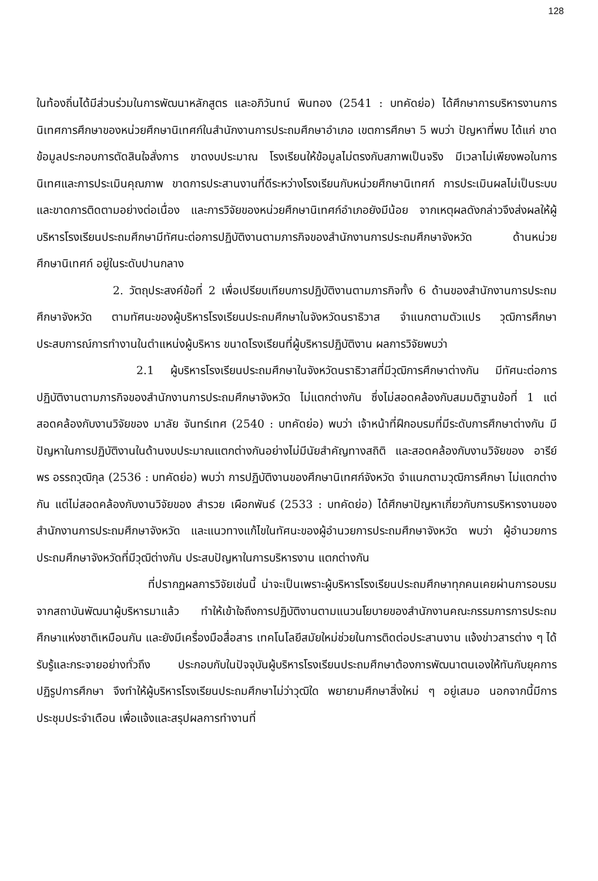128
ในท้องถิ่นได้มีส่วนร่วมในการพัฒนาหลักสูตร และอภิวันทน์ พินทอง (2541 : บทคัดย่อ) ได้ศึกษาการบริหารงานการนิเทศการศึกษาของหน่วยศึกษานิเทศก์ในสำนักงานการประถมศึกษาอำเภอ เขตการศึกษา 5 พบว่า ปัญหาที่พบ ได้แก่ ขาดข้อมูลประกอบการตัดสินใจสั่งการ ขาดงบประมาณ โรงเรียนให้ข้อมูลไม่ตรงกับสภาพเป็นจริง มีเวลาไม่เพียงพอในการนิเทศและการประเมินคุณภาพ ขาดการประสานงานที่ดีระหว่างโรงเรียนกับหน่วยศึกษานิเทศก์ การประเมินผลไม่เป็นระบบและขาดการติดตามอย่างต่อเนื่อง และการวิจัยของหน่วยศึกษานิเทศก์อำเภอยังมีน้อย จากเหตุผลดังกล่าวจึงส่งผลให้ผู้บริหารโรงเรียนประถมศึกษามีทัศนะต่อการปฏิบัติงานตามภารกิจของสำนักงานการประถมศึกษาจังหวัด ด้านหน่วยศึกษานิเทศก์ อยู่ในระดับปานกลาง
2. วัตถุประสงค์ข้อที่ 2 เพื่อเปรียบเทียบการปฏิบัติงานตามภารกิจทั้ง 6 ด้านของสำนักงานการประถมศึกษาจังหวัด ตามทัศนะของผู้บริหารโรงเรียนประถมศึกษาในจังหวัดนราธิวาส จำแนกตามตัวแปร วุฒิการศึกษา ประสบการณ์การทำงานในตำแหน่งผู้บริหาร ขนาดโรงเรียนที่ผู้บริหารปฏิบัติงาน ผลการวิจัยพบว่า
2.1 ผู้บริหารโรงเรียนประถมศึกษาในจังหวัดนราธิวาสที่มีวุฒิการศึกษาต่างกัน มีทัศนะต่อการปฏิบัติงานตามภารกิจของสำนักงานการประถมศึกษาจังหวัด ไม่แตกต่างกัน ซึ่งไม่สอดคล้องกับสมมติฐานข้อที่ 1 แต่สอดคล้องกับงานวิจัยของ มาลัย จันทร์เทศ (2540 : บทคัดย่อ) พบว่า เจ้าหน้าที่ฝึกอบรมที่มีระดับการศึกษาต่างกัน มีปัญหาในการปฏิบัติงานในด้านงบประมาณแตกต่างกันอย่างไม่มีนัยสำคัญทางสถิติ และสอดคล้องกับงานวิจัยของ อารีย์พร อรรถวุฒิกุล (2536 : บทคัดย่อ) พบว่า การปฏิบัติงานของศึกษานิเทศก์จังหวัด จำแนกตามวุฒิการศึกษา ไม่แตกต่างกัน แต่ไม่สอดคล้องกับงานวิจัยของ สำรวย เผือกพันธ์ (2533 : บทคัดย่อ) ได้ศึกษาปัญหาเกี่ยวกับการบริหารงานของสำนักงานการประถมศึกษาจังหวัด และแนวทางแก้ไขในทัศนะของผู้อำนวยการประถมศึกษาจังหวัด พบว่า ผู้อำนวยการประถมศึกษาจังหวัดที่มีวุฒิต่างกัน ประสบปัญหาในการบริหารงาน แตกต่างกัน
ที่ปรากฏผลการวิจัยเช่นนี้ น่าจะเป็นเพราะผู้บริหารโรงเรียนประถมศึกษาทุกคนเคยผ่านการอบรมจากสถาบันพัฒนาผู้บริหารมาแล้ว ทำให้เข้าใจถึงการปฏิบัติงานตามแนวนโยบายของสำนักงานคณะกรรมการการประถมศึกษาแห่งชาติเหมือนกัน และยังมีเครื่องมือสื่อสาร เทคโนโลยีสมัยใหม่ช่วยในการติดต่อประสานงาน แจ้งข่าวสารต่าง ๆ ได้รับรู้และกระจายอย่างทั่วถึง ประกอบกับในปัจจุบันผู้บริหารโรงเรียนประถมศึกษาต้องการพัฒนาตนเองให้ทันกับยุคการปฏิรูปการศึกษา จึงทำให้ผู้บริหารโรงเรียนประถมศึกษาไม่ว่าวุฒิใด พยายามศึกษาสิ่งใหม่ ๆ อยู่เสมอ นอกจากนี้มีการประชุมประจำเดือน เพื่อแจ้งและสรุปผลการทำงานที่